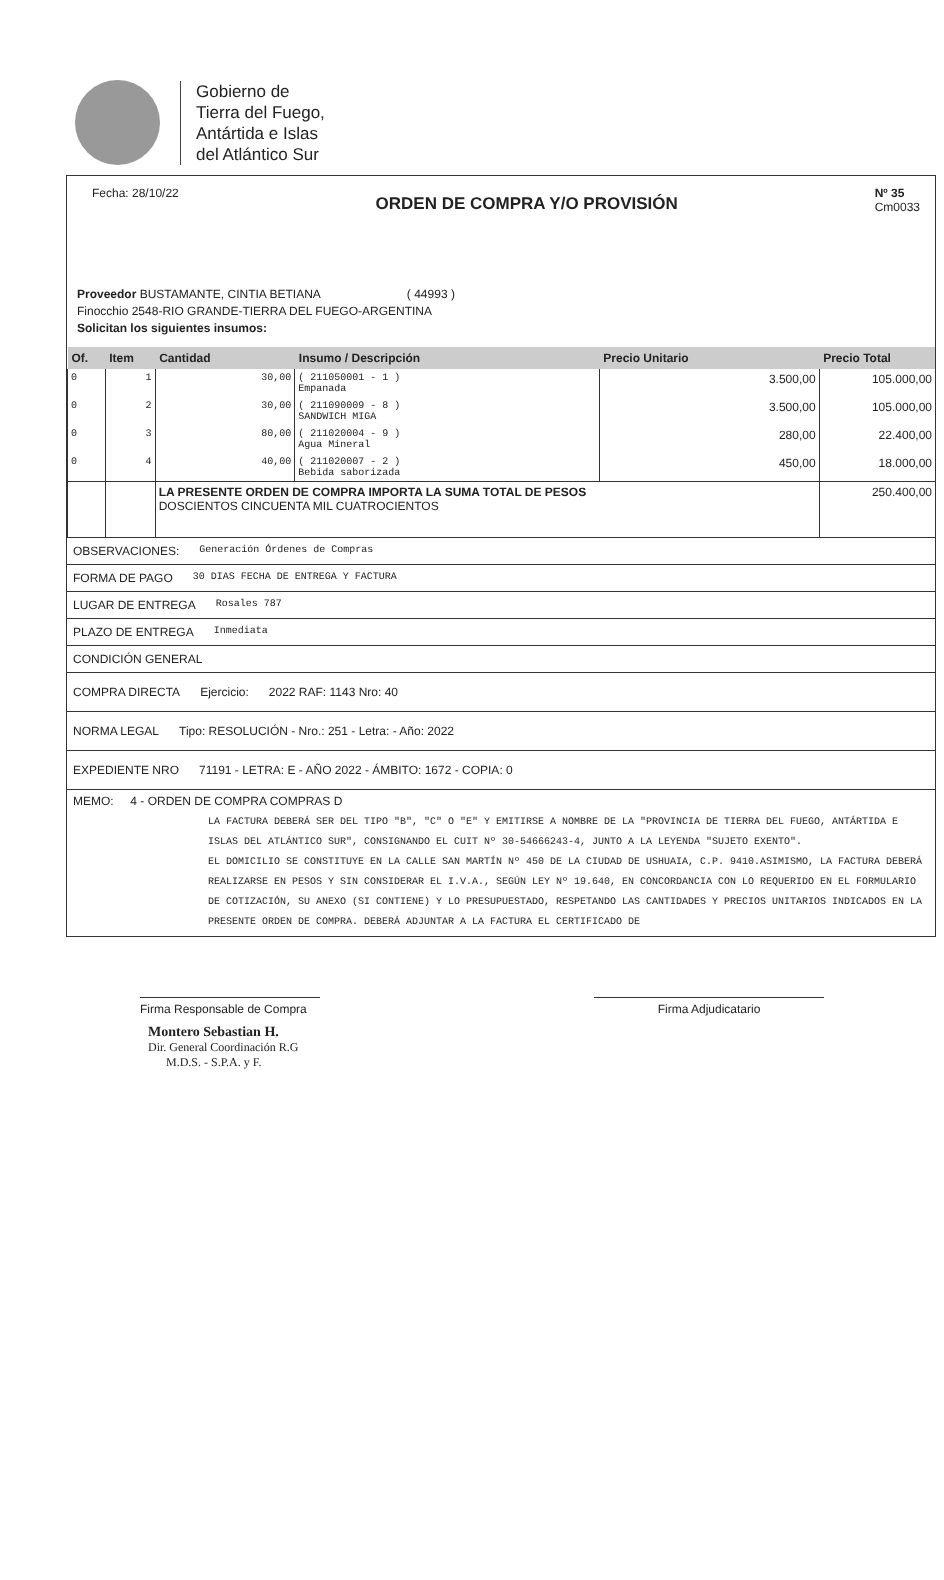Gobierno de
Tierra del Fuego,
Antártida e Islas
del Atlántico Sur
Fecha: 28/10/22
ORDEN DE COMPRA Y/O PROVISIÓN
Nº 35
Cm0033
Proveedor BUSTAMANTE, CINTIA BETIANA ( 44993 )
Finocchio 2548-RIO GRANDE-TIERRA DEL FUEGO-ARGENTINA
Solicitan los siguientes insumos:
| Of. | Item | Cantidad | Insumo / Descripción | Precio Unitario | Precio Total |
| --- | --- | --- | --- | --- | --- |
| 0 | 1 | 30,00 | ( 211050001 - 1 ) Empanada | 3.500,00 | 105.000,00 |
| 0 | 2 | 30,00 | ( 211090009 - 8 ) SANDWICH MIGA | 3.500,00 | 105.000,00 |
| 0 | 3 | 80,00 | ( 211020004 - 9 ) Agua Mineral | 280,00 | 22.400,00 |
| 0 | 4 | 40,00 | ( 211020007 - 2 ) Bebida saborizada | 450,00 | 18.000,00 |
| | | LA PRESENTE ORDEN DE COMPRA IMPORTA LA SUMA TOTAL DE PESOS DOSCIENTOS CINCUENTA MIL CUATROCIENTOS | | | 250.400,00 |
OBSERVACIONES: Generación Órdenes de Compras
FORMA DE PAGO 30 DIAS FECHA DE ENTREGA Y FACTURA
LUGAR DE ENTREGA Rosales 787
PLAZO DE ENTREGA Inmediata
CONDICIÓN GENERAL
COMPRA DIRECTA Ejercicio: 2022 RAF: 1143 Nro: 40
NORMA LEGAL Tipo: RESOLUCIÓN - Nro.: 251 - Letra: - Año: 2022
EXPEDIENTE NRO 71191 - LETRA: E - AÑO 2022 - ÁMBITO: 1672 - COPIA: 0
MEMO: 4 - ORDEN DE COMPRA COMPRAS D
LA FACTURA DEBERÁ SER DEL TIPO "B", "C" O "E" Y EMITIRSE A NOMBRE DE LA "PROVINCIA DE TIERRA DEL FUEGO, ANTÁRTIDA E ISLAS DEL ATLÁNTICO SUR", CONSIGNANDO EL CUIT Nº 30-54666243-4, JUNTO A LA LEYENDA "SUJETO EXENTO".
EL DOMICILIO SE CONSTITUYE EN LA CALLE SAN MARTÍN Nº 450 DE LA CIUDAD DE USHUAIA, C.P. 9410.ASIMISMO, LA FACTURA DEBERÁ REALIZARSE EN PESOS Y SIN CONSIDERAR EL I.V.A., SEGÚN LEY Nº 19.640, EN CONCORDANCIA CON LO REQUERIDO EN EL FORMULARIO DE COTIZACIÓN, SU ANEXO (SI CONTIENE) Y LO PRESUPUESTADO, RESPETANDO LAS CANTIDADES Y PRECIOS UNITARIOS INDICADOS EN LA PRESENTE ORDEN DE COMPRA. DEBERÁ ADJUNTAR A LA FACTURA EL CERTIFICADO DE
Firma Responsable de Compra
Montero Sebastian H.
Dir. General Coordinación R.G
M.D.S. - S.P.A. y F.
Firma Adjudicatario